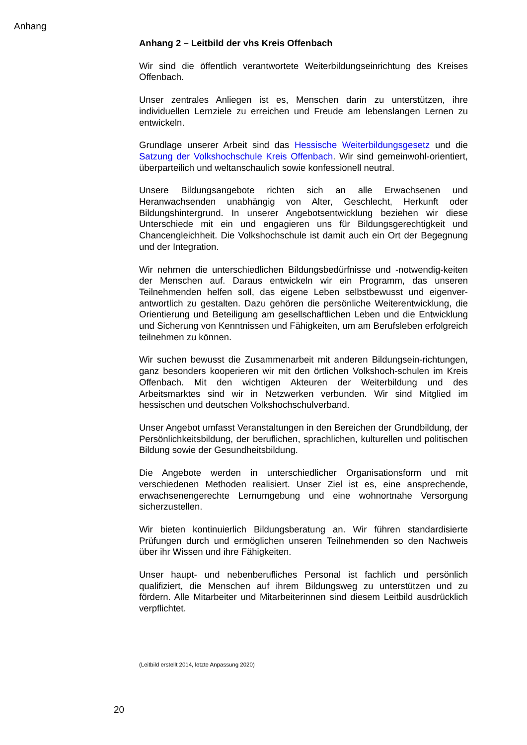Anhang
Anhang 2 – Leitbild der vhs Kreis Offenbach
Wir sind die öffentlich verantwortete Weiterbildungseinrichtung des Kreises Offenbach.
Unser zentrales Anliegen ist es, Menschen darin zu unterstützen, ihre individuellen Lernziele zu erreichen und Freude am lebenslangen Lernen zu entwickeln.
Grundlage unserer Arbeit sind das Hessische Weiterbildungsgesetz und die Satzung der Volkshochschule Kreis Offenbach. Wir sind gemeinwohl-orientiert, überparteilich und weltanschaulich sowie konfessionell neutral.
Unsere Bildungsangebote richten sich an alle Erwachsenen und Heranwachsenden unabhängig von Alter, Geschlecht, Herkunft oder Bildungshintergrund. In unserer Angebotsentwicklung beziehen wir diese Unterschiede mit ein und engagieren uns für Bildungsgerechtigkeit und Chancengleichheit. Die Volkshochschule ist damit auch ein Ort der Begegnung und der Integration.
Wir nehmen die unterschiedlichen Bildungsbedürfnisse und -notwendig-keiten der Menschen auf. Daraus entwickeln wir ein Programm, das unseren Teilnehmenden helfen soll, das eigene Leben selbstbewusst und eigenver-antwortlich zu gestalten. Dazu gehören die persönliche Weiterentwicklung, die Orientierung und Beteiligung am gesellschaftlichen Leben und die Entwicklung und Sicherung von Kenntnissen und Fähigkeiten, um am Berufsleben erfolgreich teilnehmen zu können.
Wir suchen bewusst die Zusammenarbeit mit anderen Bildungsein-richtungen, ganz besonders kooperieren wir mit den örtlichen Volkshoch-schulen im Kreis Offenbach. Mit den wichtigen Akteuren der Weiterbildung und des Arbeitsmarktes sind wir in Netzwerken verbunden. Wir sind Mitglied im hessischen und deutschen Volkshochschulverband.
Unser Angebot umfasst Veranstaltungen in den Bereichen der Grundbildung, der Persönlichkeitsbildung, der beruflichen, sprachlichen, kulturellen und politischen Bildung sowie der Gesundheitsbildung.
Die Angebote werden in unterschiedlicher Organisationsform und mit verschiedenen Methoden realisiert. Unser Ziel ist es, eine ansprechende, erwachsenengerechte Lernumgebung und eine wohnortnahe Versorgung sicherzustellen.
Wir bieten kontinuierlich Bildungsberatung an. Wir führen standardisierte Prüfungen durch und ermöglichen unseren Teilnehmenden so den Nachweis über ihr Wissen und ihre Fähigkeiten.
Unser haupt- und nebenberufliches Personal ist fachlich und persönlich qualifiziert, die Menschen auf ihrem Bildungsweg zu unterstützen und zu fördern. Alle Mitarbeiter und Mitarbeiterinnen sind diesem Leitbild ausdrücklich verpflichtet.
(Leitbild erstellt 2014, letzte Anpassung 2020)
20